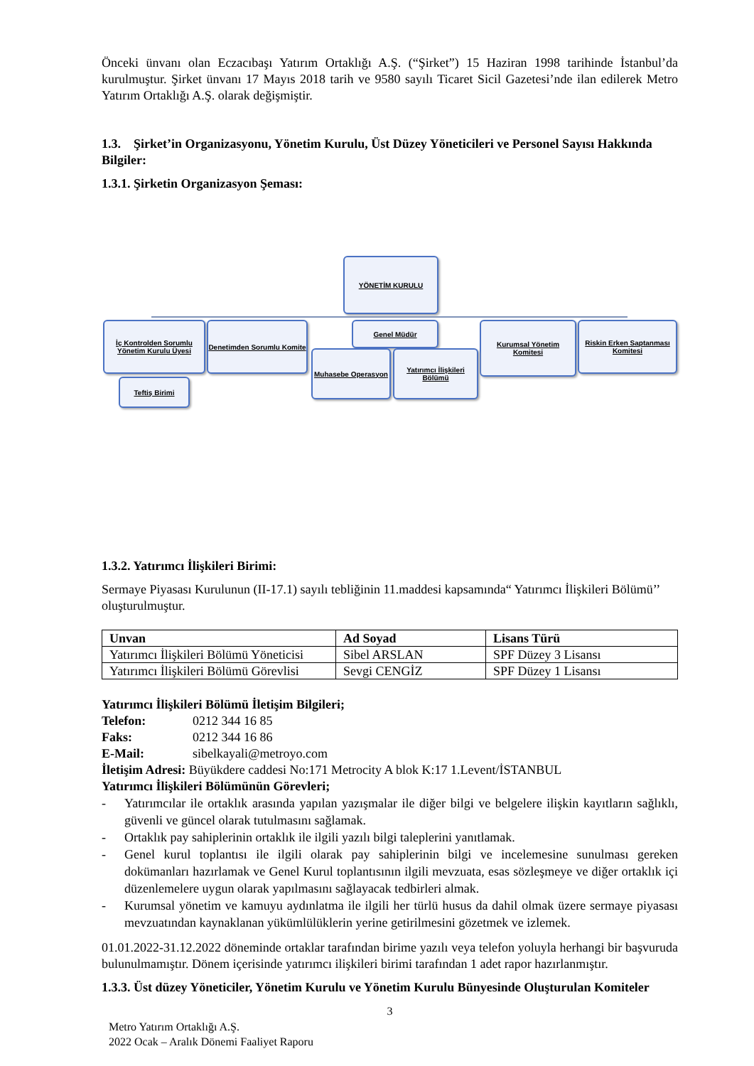Önceki ünvanı olan Eczacıbaşı Yatırım Ortaklığı A.Ş. (“Şirket”) 15 Haziran 1998 tarihinde İstanbul’da kurulmuştur. Şirket ünvanı 17 Mayıs 2018 tarih ve 9580 sayılı Ticaret Sicil Gazetesi’nde ilan edilerek Metro Yatırım Ortaklığı A.Ş. olarak değişmiştir.
1.3. Şirket’in Organizasyonu, Yönetim Kurulu, Üst Düzey Yöneticileri ve Personel Sayısı Hakkında Bilgiler:
1.3.1. Şirketin Organizasyon Şeması:
YÖNETİM KURULU
İç Kontrolden Sorumlu Yönetim Kurulu Üyesi
Denetimden Sorumlu Komite
Genel Müdür
Kurumsal Yönetim Komitesi
Riskin Erken Saptanması Komitesi
Teftiş Birimi
Muhasebe Operasyon
Yatırımcı İlişkileri Bölümü
1.3.2. Yatırımcı İlişkileri Birimi:
Sermaye Piyasası Kurulunun (II-17.1) sayılı tebliğinin 11.maddesi kapsamında“ Yatırımcı İlişkileri Bölümü’’ oluşturulmuştur.
| Unvan | Ad Soyad | Lisans Türü |
| --- | --- | --- |
| Yatırımcı İlişkileri Bölümü Yöneticisi | Sibel ARSLAN | SPF Düzey 3 Lisansı |
| Yatırımcı İlişkileri Bölümü Görevlisi | Sevgi CENGİZ | SPF Düzey 1 Lisansı |
Yatırımcı İlişkileri Bölümü İletişim Bilgileri;
Telefon: 0212 344 16 85
Faks: 0212 344 16 86
E-Mail: sibelkayali@metroyo.com
İletişim Adresi: Büyükdere caddesi No:171 Metrocity A blok K:17 1.Levent/İSTANBUL
Yatırımcı İlişkileri Bölümünün Görevleri;
- Yatırımcılar ile ortaklık arasında yapılan yazışmalar ile diğer bilgi ve belgelere ilişkin kayıtların sağlıklı, güvenli ve güncel olarak tutulmasını sağlamak.
- Ortaklık pay sahiplerinin ortaklık ile ilgili yazılı bilgi taleplerini yanıtlamak.
- Genel kurul toplantısı ile ilgili olarak pay sahiplerinin bilgi ve incelemesine sunulması gereken dokümanları hazırlamak ve Genel Kurul toplantısının ilgili mevzuata, esas sözleşmeye ve diğer ortaklık içi düzenlemelere uygun olarak yapılmasını sağlayacak tedbirleri almak.
- Kurumsal yönetim ve kamuyu aydınlatma ile ilgili her türlü husus da dahil olmak üzere sermaye piyasası mevzuatından kaynaklanan yükümlülüklerin yerine getirilmesini gözetmek ve izlemek.
01.01.2022-31.12.2022 döneminde ortaklar tarafından birime yazılı veya telefon yoluyla herhangi bir başvuruda bulunulmamıştır. Dönem içerisinde yatırımcı ilişkileri birimi tarafından 1 adet rapor hazırlanmıştır.
1.3.3. Üst düzey Yöneticiler, Yönetim Kurulu ve Yönetim Kurulu Bünyesinde Oluşturulan Komiteler
3
Metro Yatırım Ortaklığı A.Ş.
2022 Ocak – Aralık Dönemi Faaliyet Raporu